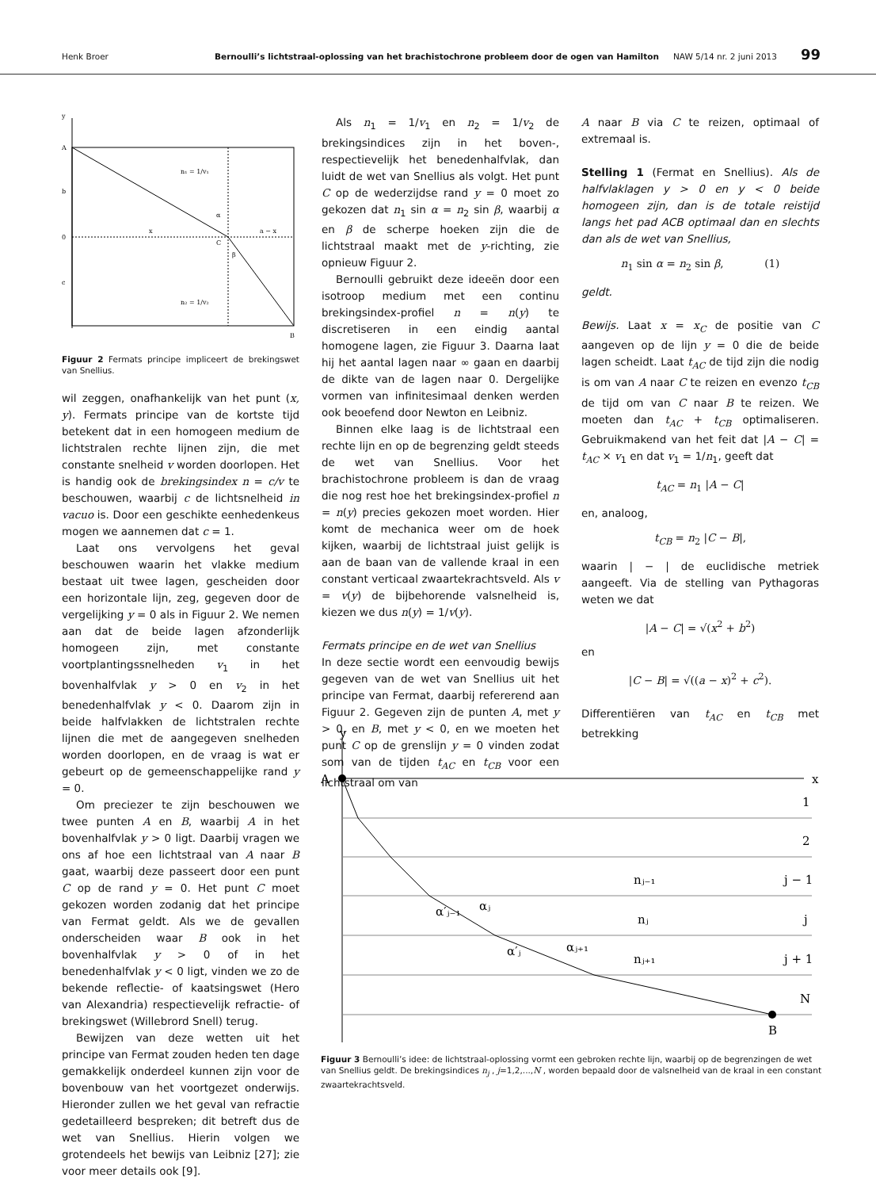Henk Broer Bernoulli’s lichtstraal-oplossing van het brachistochrone probleem door de ogen van Hamilton NAW 5/14 nr. 2 juni 2013 99
y
A
b
0
c
n₁ = 1/v₁
n₂ = 1/v₂
x
a − x
α
C
β
B
Figuur 2 Fermats principe impliceert de brekingswet van Snellius.
wil zeggen, onafhankelijk van het punt (x, y). Fermats principe van de kortste tijd betekent dat in een homogeen medium de lichtstralen rechte lijnen zijn, die met constante snelheid v worden doorlopen. Het is handig ook de brekingsindex n = c/v te beschouwen, waarbij c de lichtsnelheid in vacuo is. Door een geschikte eenhedenkeus mogen we aannemen dat c = 1.
Laat ons vervolgens het geval beschouwen waarin het vlakke medium bestaat uit twee lagen, gescheiden door een horizontale lijn, zeg, gegeven door de vergelijking y = 0 als in Figuur 2. We nemen aan dat de beide lagen afzonderlijk homogeen zijn, met constante voortplantingssnelheden v<sub>1</sub> in het bovenhalfvlak y > 0 en v<sub>2</sub> in het benedenhalfvlak y < 0. Daarom zijn in beide halfvlakken de lichtstralen rechte lijnen die met de aangegeven snelheden worden doorlopen, en de vraag is wat er gebeurt op de gemeenschappelijke rand y = 0.
Om preciezer te zijn beschouwen we twee punten A en B, waarbij A in het bovenhalfvlak y > 0 ligt. Daarbij vragen we ons af hoe een lichtstraal van A naar B gaat, waarbij deze passeert door een punt C op de rand y = 0. Het punt C moet gekozen worden zodanig dat het principe van Fermat geldt. Als we de gevallen onderscheiden waar B ook in het bovenhalfvlak y > 0 of in het benedenhalfvlak y < 0 ligt, vinden we zo de bekende reflectie- of kaatsingswet (Hero van Alexandria) respectievelijk refractie- of brekingswet (Willebrord Snell) terug.
Bewijzen van deze wetten uit het principe van Fermat zouden heden ten dage gemakkelijk onderdeel kunnen zijn voor de bovenbouw van het voortgezet onderwijs. Hieronder zullen we het geval van refractie gedetailleerd bespreken; dit betreft dus de wet van Snellius. Hierin volgen we grotendeels het bewijs van Leibniz [27]; zie voor meer details ook [9].
Als n<sub>1</sub> = 1/v<sub>1</sub> en n<sub>2</sub> = 1/v<sub>2</sub> de brekingsindices zijn in het boven-, respectievelijk het benedenhalfvlak, dan luidt de wet van Snellius als volgt. Het punt C op de wederzijdse rand y = 0 moet zo gekozen dat n<sub>1</sub> sin α = n<sub>2</sub> sin β, waarbij α en β de scherpe hoeken zijn die de lichtstraal maakt met de y-richting, zie opnieuw Figuur 2.
Bernoulli gebruikt deze ideeën door een isotroop medium met een continu brekingsindex-profiel n = n(y) te discretiseren in een eindig aantal homogene lagen, zie Figuur 3. Daarna laat hij het aantal lagen naar ∞ gaan en daarbij de dikte van de lagen naar 0. Dergelijke vormen van infinitesimaal denken werden ook beoefend door Newton en Leibniz.
Binnen elke laag is de lichtstraal een rechte lijn en op de begrenzing geldt steeds de wet van Snellius. Voor het brachistochrone probleem is dan de vraag die nog rest hoe het brekingsindex-profiel n = n(y) precies gekozen moet worden. Hier komt de mechanica weer om de hoek kijken, waarbij de lichtstraal juist gelijk is aan de baan van de vallende kraal in een constant verticaal zwaartekrachtsveld. Als v = v(y) de bijbehorende valsnelheid is, kiezen we dus n(y) = 1/v(y).
Fermats principe en de wet van Snellius
In deze sectie wordt een eenvoudig bewijs gegeven van de wet van Snellius uit het principe van Fermat, daarbij refererend aan Figuur 2. Gegeven zijn de punten A, met y > 0, en B, met y < 0, en we moeten het punt C op de grenslijn y = 0 vinden zodat som van de tijden t<sub>AC</sub> en t<sub>CB</sub> voor een lichtstraal om van
A naar B via C te reizen, optimaal of extremaal is.
Stelling 1 (Fermat en Snellius). Als de halfvlaklagen y > 0 en y < 0 beide homogeen zijn, dan is de totale reistijd langs het pad ACB optimaal dan en slechts dan als de wet van Snellius,
n<sub>1</sub> sin α = n<sub>2</sub> sin β, (1)
geldt.
Bewijs. Laat x = x<sub>C</sub> de positie van C aangeven op de lijn y = 0 die de beide lagen scheidt. Laat t<sub>AC</sub> de tijd zijn die nodig is om van A naar C te reizen en evenzo t<sub>CB</sub> de tijd om van C naar B te reizen. We moeten dan t<sub>AC</sub> + t<sub>CB</sub> optimaliseren. Gebruikmakend van het feit dat |A − C| = t<sub>AC</sub> × v<sub>1</sub> en dat v<sub>1</sub> = 1/n<sub>1</sub>, geeft dat
t<sub>AC</sub> = n<sub>1</sub> |A − C|
en, analoog,
t<sub>CB</sub> = n<sub>2</sub> |C − B|,
waarin | − | de euclidische metriek aangeeft. Via de stelling van Pythagoras weten we dat
|A − C| = √(x<sup>2</sup> + b<sup>2</sup>)
en
|C − B| = √((a − x)<sup>2</sup> + c<sup>2</sup>).
Differentiëren van t<sub>AC</sub> en t<sub>CB</sub> met betrekking
y
A
x
B
1
2
j − 1
j
j + 1
N
nⱼ₋₁
nⱼ
nⱼ₊₁
α′ⱼ₋₁
αⱼ
α′ⱼ
αⱼ₊₁
Figuur 3 Bernoulli’s idee: de lichtstraal-oplossing vormt een gebroken rechte lijn, waarbij op de begrenzingen de wet van Snellius geldt. De brekingsindices n<sub>j</sub> , j=1,2,...,N , worden bepaald door de valsnelheid van de kraal in een constant zwaartekrachtsveld.